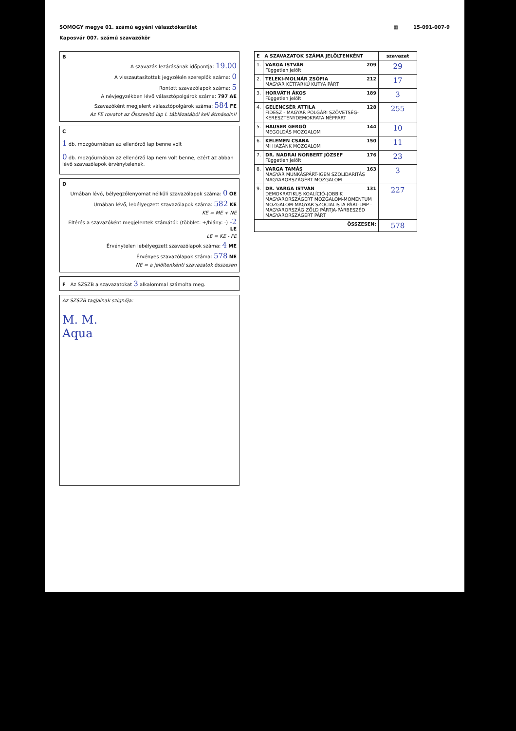SOMOGY megye 01. számú egyéni választókerület
Kaposvár 007. számú szavazókör
▦ 15-091-007-9
B
A szavazás lezárásának időpontja: 19.00
A visszautasítottak jegyzékén szereplők száma: 0
Rontott szavazólapok száma: 5
A névjegyzékben lévő választópolgárok száma: 797 AE
Szavazóként megjelent választópolgárok száma: 584 FE
Az FE rovatot az Összesítő lap I. táblázatából kell átmásolni!
C
1 db. mozgóurnában az ellenőrző lap benne volt
0 db. mozgóurnában az ellenőrző lap nem volt benne, ezért az abban lévő szavazólapok érvénytelenek.
D
Urnában lévő, bélyegzőlenyomat nélküli szavazólapok száma: 0 OE
Urnában lévő, lebélyegzett szavazólapok száma: 582 KE
KE = ME + NE
Eltérés a szavazóként megjelentek számától: (többlet: +/hiány: -) -2 LE
LE = KE - FE
Érvénytelen lebélyegzett szavazólapok száma: 4 ME
Érvényes szavazólapok száma: 578 NE
NE = a jelöltenkénti szavazatok összesen
F Az SZSZB a szavazatokat 3 alkalommal számolta meg.
Az SZSZB tagjainak szignója:
M. M.
Aqua
| E A SZAVAZATOK SZÁMA JELÖLTENKÉNT | | szavazat |
| --- | --- | --- |
| 1. | VARGA ISTVÁN 209 Független jelölt | 29 |
| 2. | TELEKI-MOLNÁR ZSÓFIA 212 MAGYAR KÉTFARKÚ KUTYA PÁRT | 17 |
| 3. | HORVÁTH ÁKOS 189 Független jelölt | 3 |
| 4. | GELENCSÉR ATTILA 128 FIDESZ - MAGYAR POLGÁRI SZÖVETSÉG-KERESZTÉNYDEMOKRATA NÉPPÁRT | 255 |
| 5. | HAUSER GERGŐ 144 MEGOLDÁS MOZGALOM | 10 |
| 6. | KELEMEN CSABA 150 MI HAZÁNK MOZGALOM | 11 |
| 7. | DR. NADRAI NORBERT JÓZSEF 176 Független jelölt | 23 |
| 8. | VARGA TAMÁS 163 MAGYAR MUNKÁSPÁRT-IGEN SZOLIDARITÁS MAGYARORSZÁGÉRT MOZGALOM | 3 |
| 9. | DR. VARGA ISTVÁN 131 DEMOKRATIKUS KOALÍCIÓ-JOBBIK MAGYARORSZÁGÉRT MOZGALOM-MOMENTUM MOZGALOM-MAGYAR SZOCIALISTA PÁRT-LMP - MAGYARORSZÁG ZÖLD PÁRTJA-PÁRBESZÉD MAGYARORSZÁGÉRT PÁRT | 227 |
| ÖSSZESEN: | | 578 |